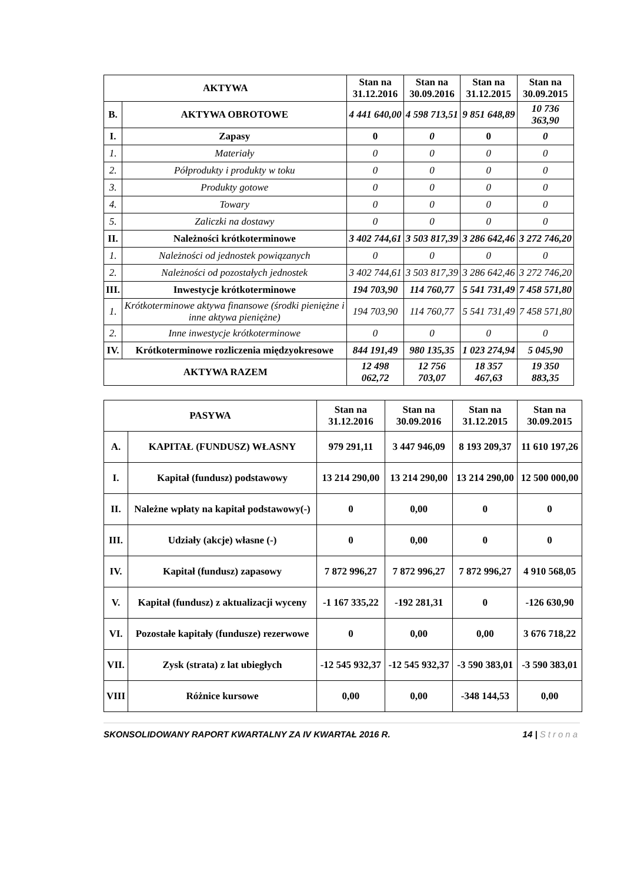| AKTYWA | | Stan na 31.12.2016 | Stan na 30.09.2016 | Stan na 31.12.2015 | Stan na 30.09.2015 |
| --- | --- | --- | --- | --- | --- |
| B. | AKTYWA OBROTOWE | 4 441 640,00 | 4 598 713,51 | 9 851 648,89 | 10 736 363,90 |
| I. | Zapasy | 0 | 0 | 0 | 0 |
| 1. | Materiały | 0 | 0 | 0 | 0 |
| 2. | Półprodukty i produkty w toku | 0 | 0 | 0 | 0 |
| 3. | Produkty gotowe | 0 | 0 | 0 | 0 |
| 4. | Towary | 0 | 0 | 0 | 0 |
| 5. | Zaliczki na dostawy | 0 | 0 | 0 | 0 |
| II. | Należności krótkoterminowe | 3 402 744,61 | 3 503 817,39 | 3 286 642,46 | 3 272 746,20 |
| 1. | Należności od jednostek powiązanych | 0 | 0 | 0 | 0 |
| 2. | Należności od pozostałych jednostek | 3 402 744,61 | 3 503 817,39 | 3 286 642,46 | 3 272 746,20 |
| III. | Inwestycje krótkoterminowe | 194 703,90 | 114 760,77 | 5 541 731,49 | 7 458 571,80 |
| 1. | Krótkoterminowe aktywa finansowe (środki pieniężne i inne aktywa pieniężne) | 194 703,90 | 114 760,77 | 5 541 731,49 | 7 458 571,80 |
| 2. | Inne inwestycje krótkoterminowe | 0 | 0 | 0 | 0 |
| IV. | Krótkoterminowe rozliczenia międzyokresowe | 844 191,49 | 980 135,35 | 1 023 274,94 | 5 045,90 |
| AKTYWA RAZEM | | 12 498 062,72 | 12 756 703,07 | 18 357 467,63 | 19 350 883,35 |
| PASYWA | | Stan na 31.12.2016 | Stan na 30.09.2016 | Stan na 31.12.2015 | Stan na 30.09.2015 |
| --- | --- | --- | --- | --- | --- |
| A. | KAPITAŁ (FUNDUSZ) WŁASNY | 979 291,11 | 3 447 946,09 | 8 193 209,37 | 11 610 197,26 |
| I. | Kapitał (fundusz) podstawowy | 13 214 290,00 | 13 214 290,00 | 13 214 290,00 | 12 500 000,00 |
| II. | Należne wpłaty na kapitał podstawowy(-) | 0 | 0,00 | 0 | 0 |
| III. | Udziały (akcje) własne (-) | 0 | 0,00 | 0 | 0 |
| IV. | Kapitał (fundusz) zapasowy | 7 872 996,27 | 7 872 996,27 | 7 872 996,27 | 4 910 568,05 |
| V. | Kapitał (fundusz) z aktualizacji wyceny | -1 167 335,22 | -192 281,31 | 0 | -126 630,90 |
| VI. | Pozostałe kapitały (fundusze) rezerwowe | 0 | 0,00 | 0,00 | 3 676 718,22 |
| VII. | Zysk (strata) z lat ubiegłych | -12 545 932,37 | -12 545 932,37 | -3 590 383,01 | -3 590 383,01 |
| VIII | Różnice kursowe | 0,00 | 0,00 | -348 144,53 | 0,00 |
SKONSOLIDOWANY RAPORT KWARTALNY ZA IV KWARTAŁ 2016 R. 14 | Strona